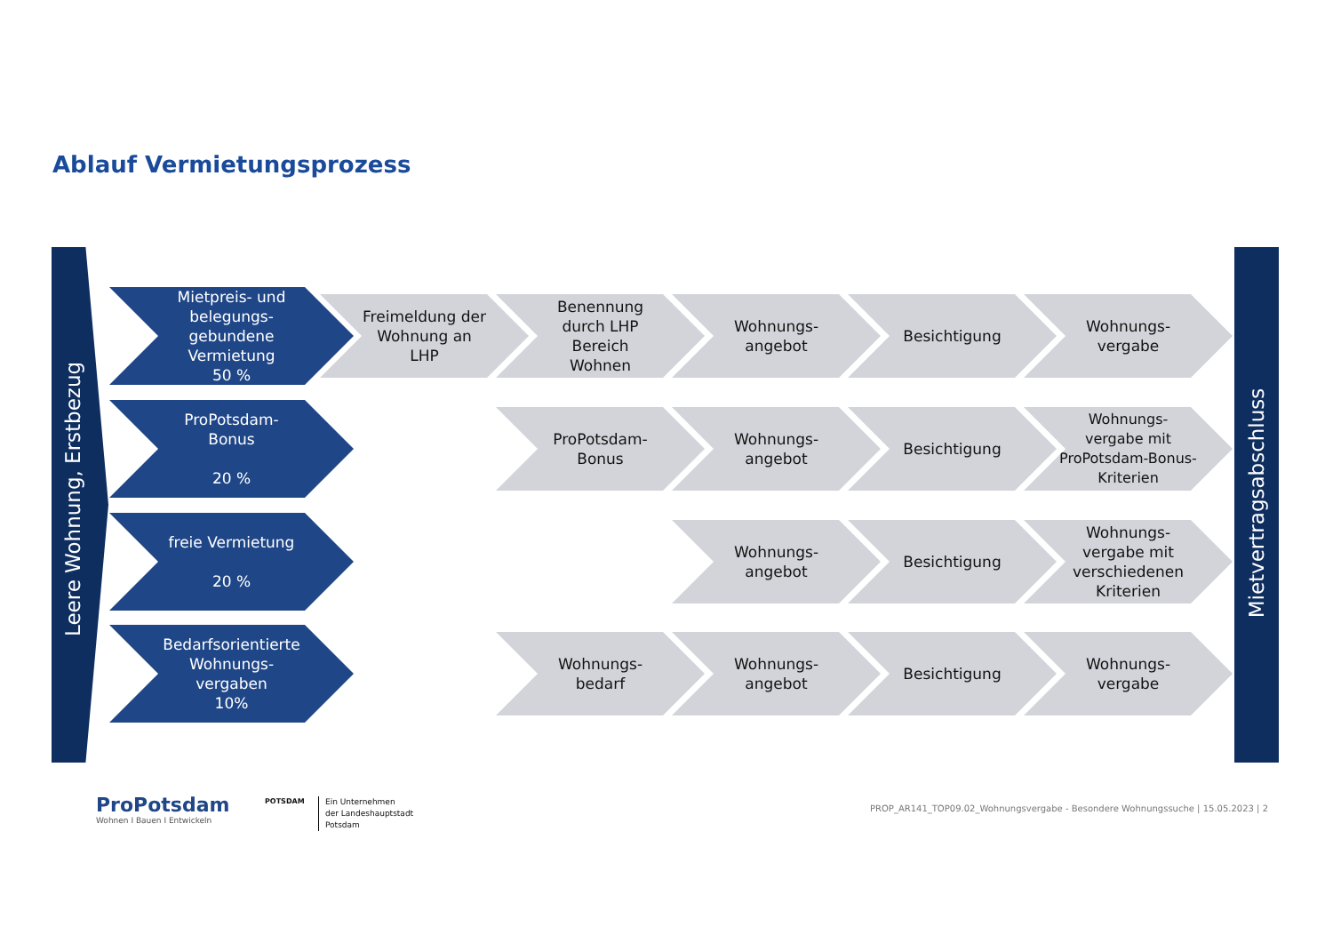Ablauf Vermietungsprozess
Leere Wohnung, Erstbezug Mietvertragsabschluss
Mietpreis- und
belegungs-
gebundene
Vermietung
50 %
Freimeldung der
Wohnung an
LHP
Benennung
durch LHP
Bereich
Wohnen
Wohnungs-
angebot
Besichtigung
Wohnungs-
vergabe
ProPotsdam-
Bonus
20 %
ProPotsdam-
Bonus
Wohnungs-
angebot
Besichtigung
Wohnungs-
vergabe mit
ProPotsdam-Bonus-
Kriterien
freie Vermietung
20 %
Wohnungs-
angebot
Besichtigung
Wohnungs-
vergabe mit
verschiedenen
Kriterien
Bedarfsorientierte
Wohnungs-
vergaben
10%
Wohnungs-
bedarf
Wohnungs-
angebot
Besichtigung
Wohnungs-
vergabe
ProPotsdam
Wohnen I Bauen I Entwickeln
POTSDAM
Ein Unternehmen
der Landeshauptstadt
Potsdam
PROP_AR141_TOP09.02_Wohnungsvergabe - Besondere Wohnungssuche | 15.05.2023 | 2